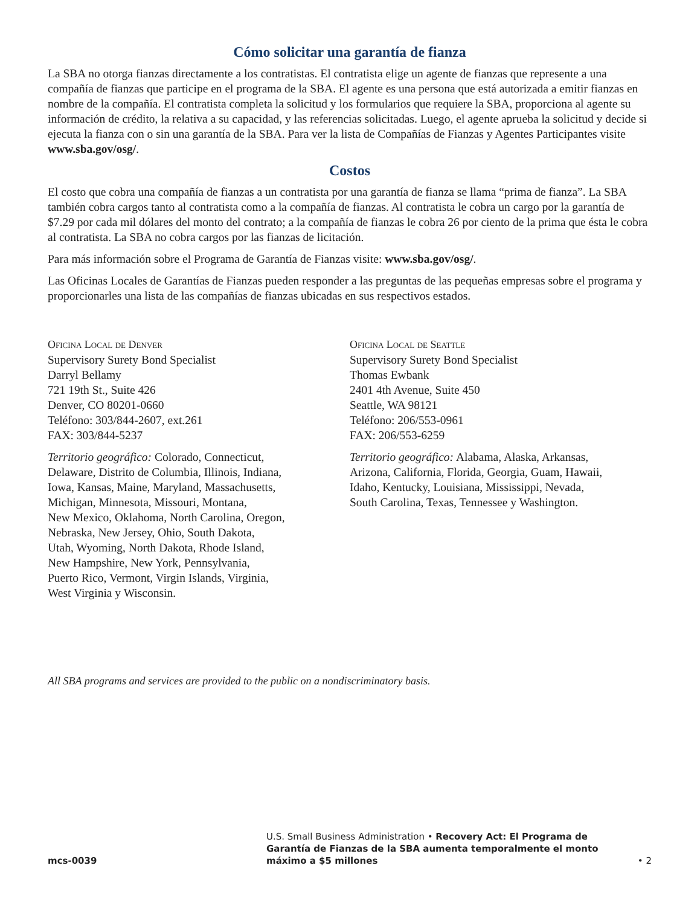Cómo solicitar una garantía de fianza
La SBA no otorga fianzas directamente a los contratistas. El contratista elige un agente de fianzas que represente a una compañía de fianzas que participe en el programa de la SBA. El agente es una persona que está autorizada a emitir fianzas en nombre de la compañía. El contratista completa la solicitud y los formularios que requiere la SBA, proporciona al agente su información de crédito, la relativa a su capacidad, y las referencias solicitadas. Luego, el agente aprueba la solicitud y decide si ejecuta la fianza con o sin una garantía de la SBA. Para ver la lista de Compañías de Fianzas y Agentes Participantes visite www.sba.gov/osg/.
Costos
El costo que cobra una compañía de fianzas a un contratista por una garantía de fianza se llama “prima de fianza”. La SBA también cobra cargos tanto al contratista como a la compañía de fianzas. Al contratista le cobra un cargo por la garantía de $7.29 por cada mil dólares del monto del contrato; a la compañía de fianzas le cobra 26 por ciento de la prima que ésta le cobra al contratista. La SBA no cobra cargos por las fianzas de licitación.
Para más información sobre el Programa de Garantía de Fianzas visite: www.sba.gov/osg/.
Las Oficinas Locales de Garantías de Fianzas pueden responder a las preguntas de las pequeñas empresas sobre el programa y proporcionarles una lista de las compañías de fianzas ubicadas en sus respectivos estados.
Oficina Local de Denver
Supervisory Surety Bond Specialist
Darryl Bellamy
721 19th St., Suite 426
Denver, CO 80201-0660
Teléfono: 303/844-2607, ext.261
FAX: 303/844-5237
Territorio geográfico: Colorado, Connecticut,
Delaware, Distrito de Columbia, Illinois, Indiana,
Iowa, Kansas, Maine, Maryland, Massachusetts,
Michigan, Minnesota, Missouri, Montana,
New Mexico, Oklahoma, North Carolina, Oregon,
Nebraska, New Jersey, Ohio, South Dakota,
Utah, Wyoming, North Dakota, Rhode Island,
New Hampshire, New York, Pennsylvania,
Puerto Rico, Vermont, Virgin Islands, Virginia,
West Virginia y Wisconsin.
Oficina Local de Seattle
Supervisory Surety Bond Specialist
Thomas Ewbank
2401 4th Avenue, Suite 450
Seattle, WA 98121
Teléfono: 206/553-0961
FAX: 206/553-6259
Territorio geográfico: Alabama, Alaska, Arkansas,
Arizona, California, Florida, Georgia, Guam, Hawaii,
Idaho, Kentucky, Louisiana, Mississippi, Nevada,
South Carolina, Texas, Tennessee y Washington.
All SBA programs and services are provided to the public on a nondiscriminatory basis.
mcs-0039
U.S. Small Business Administration • Recovery Act: El Programa de Garantía de Fianzas de la SBA aumenta temporalmente el monto máximo a $5 millones
• 2